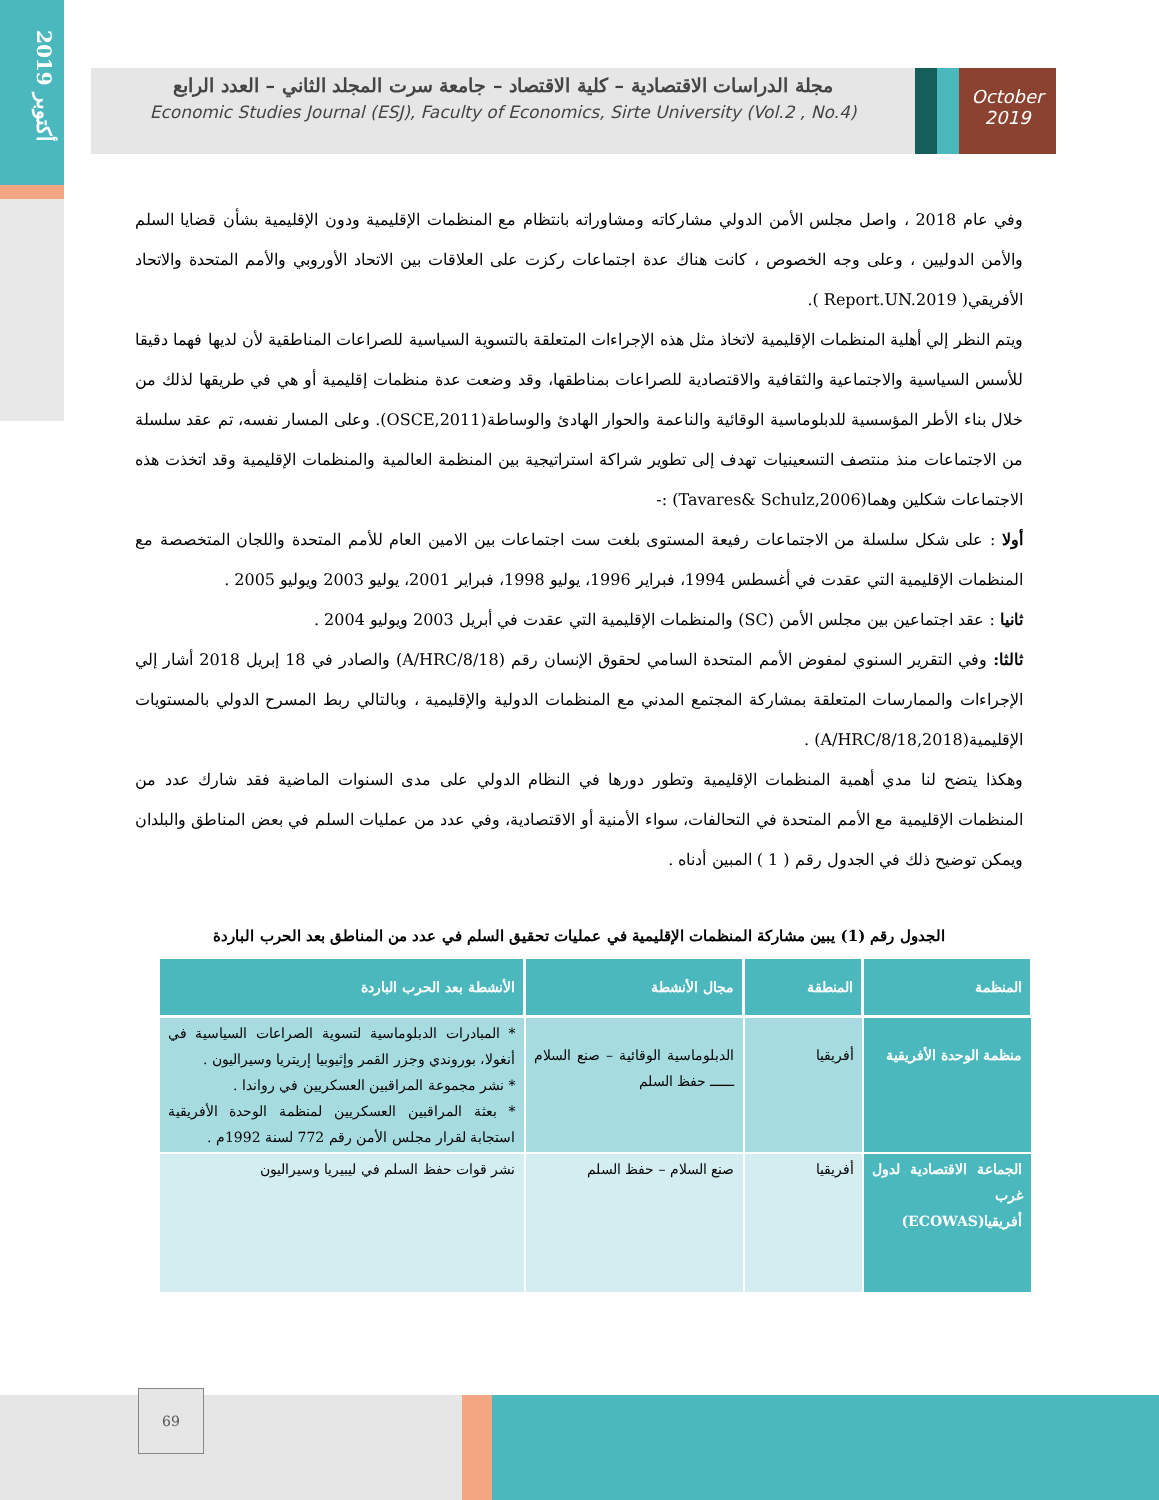أكتوبر 2019
مجلة الدراسات الاقتصادية – كلية الاقتصاد – جامعة سرت المجلد الثاني – العدد الرابع
Economic Studies Journal (ESJ), Faculty of Economics, Sirte University (Vol.2 , No.4)
October
2019
وفي عام 2018 ، واصل مجلس الأمن الدولي مشاركاته ومشاوراته بانتظام مع المنظمات الإقليمية ودون الإقليمية بشأن قضايا السلم والأمن الدوليين ، وعلى وجه الخصوص ، كانت هناك عدة اجتماعات ركزت على العلاقات بين الاتحاد الأوروبي والأمم المتحدة والاتحاد الأفريقي( Report.UN.2019 ).
ويتم النظر إلي أهلية المنظمات الإقليمية لاتخاذ مثل هذه الإجراءات المتعلقة بالتسوية السياسية للصراعات المناطقية لأن لديها فهما دقيقا للأسس السياسية والاجتماعية والثقافية والاقتصادية للصراعات بمناطقها، وقد وضعت عدة منظمات إقليمية أو هي في طريقها لذلك من خلال بناء الأطر المؤسسية للدبلوماسية الوقائية والناعمة والحوار الهادئ والوساطة(OSCE,2011). وعلى المسار نفسه، تم عقد سلسلة من الاجتماعات منذ منتصف التسعينيات تهدف إلى تطوير شراكة استراتيجية بين المنظمة العالمية والمنظمات الإقليمية وقد اتخذت هذه الاجتماعات شكلين وهما(Tavares& Schulz,2006) :-
أولا : على شكل سلسلة من الاجتماعات رفيعة المستوى بلغت ست اجتماعات بين الامين العام للأمم المتحدة واللجان المتخصصة مع المنظمات الإقليمية التي عقدت في أغسطس 1994، فبراير 1996، يوليو 1998، فبراير 2001، يوليو 2003 ويوليو 2005 .
ثانيا : عقد اجتماعين بين مجلس الأمن (SC) والمنظمات الإقليمية التي عقدت في أبريل 2003 ويوليو 2004 .
ثالثا: وفي التقرير السنوي لمفوض الأمم المتحدة السامي لحقوق الإنسان رقم (A/HRC/8/18) والصادر في 18 إبريل 2018 أشار إلي الإجراءات والممارسات المتعلقة بمشاركة المجتمع المدني مع المنظمات الدولية والإقليمية ، وبالتالي ربط المسرح الدولي بالمستويات الإقليمية(A/HRC/8/18,2018) .
وهكذا يتضح لنا مدي أهمية المنظمات الإقليمية وتطور دورها في النظام الدولي على مدى السنوات الماضية فقد شارك عدد من المنظمات الإقليمية مع الأمم المتحدة في التحالفات، سواء الأمنية أو الاقتصادية، وفي عدد من عمليات السلم في بعض المناطق والبلدان ويمكن توضيح ذلك في الجدول رقم ( 1 ) المبين أدناه .
الجدول رقم (1) يبين مشاركة المنظمات الإقليمية في عمليات تحقيق السلم في عدد من المناطق بعد الحرب الباردة
| المنظمة | المنطقة | مجال الأنشطة | الأنشطة بعد الحرب الباردة |
| --- | --- | --- | --- |
| منظمة الوحدة الأفريقية | أفريقيا | الدبلوماسية الوقائية – صنع السلام ــــــ حفظ السلم | * المبادرات الدبلوماسية لتسوية الصراعات السياسية في أنغولا، بوروندي وجزر القمر وإثيوبيا إريتريا وسيراليون . * نشر مجموعة المراقبين العسكريين في رواندا . * بعثة المراقبين العسكريين لمنظمة الوحدة الأفريقية استجابة لقرار مجلس الأمن رقم 772 لسنة 1992م . |
| الجماعة الاقتصادية لدول غرب أفريقيا(ECOWAS) | أفريقيا | صنع السلام – حفظ السلم | نشر قوات حفظ السلم في ليبيريا وسيراليون |
69